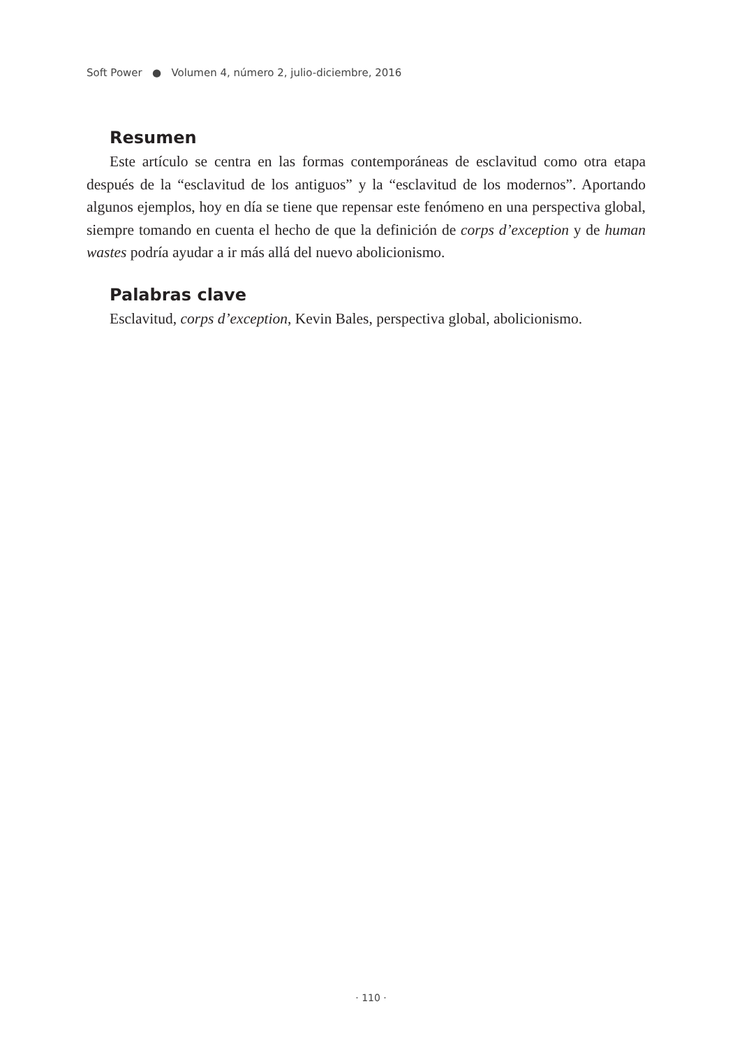Soft Power ● Volumen 4, número 2, julio-diciembre, 2016
Resumen
Este artículo se centra en las formas contemporáneas de esclavitud como otra etapa después de la “esclavitud de los antiguos” y la “esclavitud de los modernos”. Aportando algunos ejemplos, hoy en día se tiene que repensar este fenómeno en una perspectiva global, siempre tomando en cuenta el hecho de que la definición de corps d’exception y de human wastes podría ayudar a ir más allá del nuevo abolicionismo.
Palabras clave
Esclavitud, corps d’exception, Kevin Bales, perspectiva global, abolicionismo.
· 110 ·